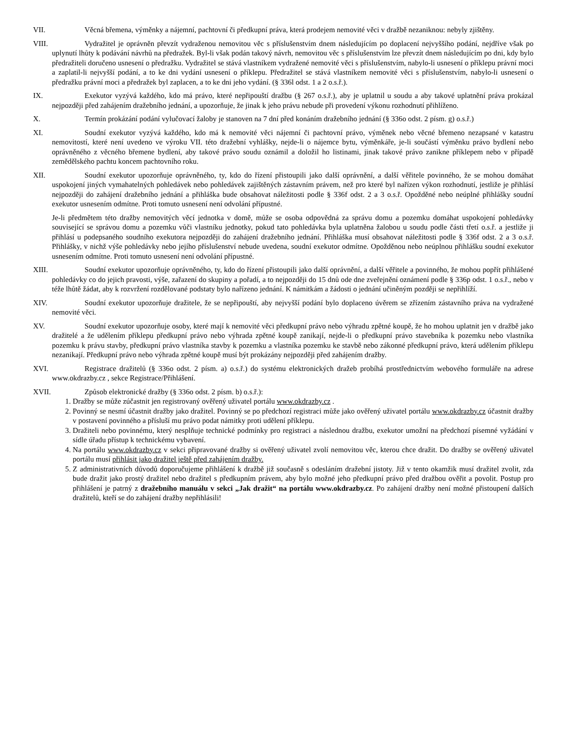VII. Věcná břemena, výměnky a nájemní, pachtovní či předkupní práva, která prodejem nemovité věci v dražbě nezaniknou: nebyly zjištěny.
VIII. Vydražitel je oprávněn převzít vydraženou nemovitou věc s příslušenstvím dnem následujícím po doplacení nejvyššího podání, nejdříve však po uplynutí lhůty k podávání návrhů na předražek. Byl-li však podán takový návrh, nemovitou věc s příslušenstvím lze převzít dnem následujícím po dni, kdy bylo předražiteli doručeno usnesení o předražku. Vydražitel se stává vlastníkem vydražené nemovité věci s příslušenstvím, nabylo-li usnesení o příklepu právní moci a zaplatil-li nejvyšší podání, a to ke dni vydání usnesení o příklepu. Předražitel se stává vlastníkem nemovité věci s příslušenstvím, nabylo-li usnesení o předražku právní moci a předražek byl zaplacen, a to ke dni jeho vydání. (§ 336l odst. 1 a 2 o.s.ř.).
IX. Exekutor vyzývá každého, kdo má právo, které nepřipouští dražbu (§ 267 o.s.ř.), aby je uplatnil u soudu a aby takové uplatnění práva prokázal nejpozději před zahájením dražebního jednání, a upozorňuje, že jinak k jeho právu nebude při provedení výkonu rozhodnutí přihlíženo.
X. Termín prokázání podání vylučovací žaloby je stanoven na 7 dní před konáním dražebního jednání (§ 336o odst. 2 písm. g) o.s.ř.)
XI. Soudní exekutor vyzývá každého, kdo má k nemovité věci nájemní či pachtovní právo, výměnek nebo věcné břemeno nezapsané v katastru nemovitostí, které není uvedeno ve výroku VII. této dražební vyhlášky, nejde-li o nájemce bytu, výměnkáře, je-li součástí výměnku právo bydlení nebo oprávněného z věcného břemene bydlení, aby takové právo soudu oznámil a doložil ho listinami, jinak takové právo zanikne příklepem nebo v případě zemědělského pachtu koncem pachtovního roku.
XII. Soudní exekutor upozorňuje oprávněného, ty, kdo do řízení přistoupili jako další oprávnění, a další věřitele povinného, že se mohou domáhat uspokojení jiných vymahatelných pohledávek nebo pohledávek zajištěných zástavním právem, než pro které byl nařízen výkon rozhodnutí, jestliže je přihlásí nejpozději do zahájení dražebního jednání a přihláška bude obsahovat náležitosti podle § 336f odst. 2 a 3 o.s.ř. Opožděné nebo neúplné přihlášky soudní exekutor usnesením odmítne. Proti tomuto usnesení není odvolání přípustné.
Je-li předmětem této dražby nemovitých věcí jednotka v domě, může se osoba odpovědná za správu domu a pozemku domáhat uspokojení pohledávky související se správou domu a pozemku vůči vlastníku jednotky, pokud tato pohledávka byla uplatněna žalobou u soudu podle části třetí o.s.ř. a jestliže ji přihlásí u podepsaného soudního exekutora nejpozději do zahájení dražebního jednání. Přihláška musí obsahovat náležitosti podle § 336f odst. 2 a 3 o.s.ř. Přihlášky, v nichž výše pohledávky nebo jejího příslušenství nebude uvedena, soudní exekutor odmítne. Opožděnou nebo neúplnou přihlášku soudní exekutor usnesením odmítne. Proti tomuto usnesení není odvolání přípustné.
XIII. Soudní exekutor upozorňuje oprávněného, ty, kdo do řízení přistoupili jako další oprávnění, a další věřitele a povinného, že mohou popřít přihlášené pohledávky co do jejich pravosti, výše, zařazení do skupiny a pořadí, a to nejpozději do 15 dnů ode dne zveřejnění oznámení podle § 336p odst. 1 o.s.ř., nebo v téže lhůtě žádat, aby k rozvržení rozdělované podstaty bylo nařízeno jednání. K námitkám a žádosti o jednání učiněným později se nepřihlíží.
XIV. Soudní exekutor upozorňuje dražitele, že se nepřipouští, aby nejvyšší podání bylo doplaceno úvěrem se zřízením zástavního práva na vydražené nemovité věci.
XV. Soudní exekutor upozorňuje osoby, které mají k nemovité věci předkupní právo nebo výhradu zpětné koupě, že ho mohou uplatnit jen v dražbě jako dražitelé a že udělením příklepu předkupní právo nebo výhrada zpětné koupě zanikají, nejde-li o předkupní právo stavebníka k pozemku nebo vlastníka pozemku k právu stavby, předkupní právo vlastníka stavby k pozemku a vlastníka pozemku ke stavbě nebo zákonné předkupní právo, která udělením příklepu nezanikají. Předkupní právo nebo výhrada zpětné koupě musí být prokázány nejpozději před zahájením dražby.
XVI. Registrace dražitelů (§ 336o odst. 2 písm. a) o.s.ř.) do systému elektronických dražeb probíhá prostřednictvím webového formuláře na adrese www.okdrazby.cz , sekce Registrace/Přihlášení.
XVII. Způsob elektronické dražby (§ 336o odst. 2 písm. b) o.s.ř.):
1. Dražby se může zúčastnit jen registrovaný ověřený uživatel portálu www.okdrazby.cz .
2. Povinný se nesmí účastnit dražby jako dražitel. Povinný se po předchozí registraci může jako ověřený uživatel portálu www.okdrazby.cz účastnit dražby v postavení povinného a přísluší mu právo podat námitky proti udělení příklepu.
3. Dražiteli nebo povinnému, který nesplňuje technické podmínky pro registraci a následnou dražbu, exekutor umožní na předchozí písemné vyžádání v sídle úřadu přístup k technickému vybavení.
4. Na portálu www.okdrazby.cz v sekci připravované dražby si ověřený uživatel zvolí nemovitou věc, kterou chce dražit. Do dražby se ověřený uživatel portálu musí přihlásit jako dražitel ještě před zahájením dražby.
5. Z administrativních důvodů doporučujeme přihlášení k dražbě již současně s odesláním dražební jistoty. Již v tento okamžik musí dražitel zvolit, zda bude dražit jako prostý dražitel nebo dražitel s předkupním právem, aby bylo možné jeho předkupní právo před dražbou ověřit a povolit. Postup pro přihlášení je patrný z dražebního manuálu v sekci „Jak dražit“ na portálu www.okdrazby.cz. Po zahájení dražby není možné přistoupení dalších dražitelů, kteří se do zahájení dražby nepřihlásili!